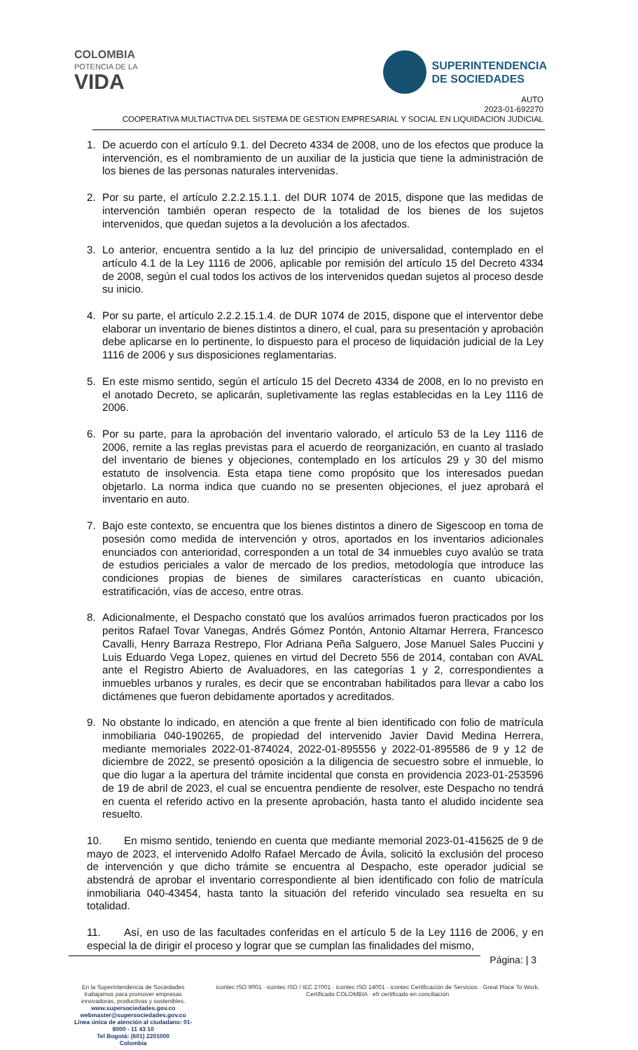COLOMBIA
POTENCIA DE LA
VIDA
SUPERINTENDENCIA
DE SOCIEDADES
AUTO
2023-01-692270
COOPERATIVA MULTIACTIVA DEL SISTEMA DE GESTION EMPRESARIAL Y SOCIAL EN LIQUIDACION JUDICIAL
1. De acuerdo con el artículo 9.1. del Decreto 4334 de 2008, uno de los efectos que produce la intervención, es el nombramiento de un auxiliar de la justicia que tiene la administración de los bienes de las personas naturales intervenidas.
2. Por su parte, el artículo 2.2.2.15.1.1. del DUR 1074 de 2015, dispone que las medidas de intervención también operan respecto de la totalidad de los bienes de los sujetos intervenidos, que quedan sujetos a la devolución a los afectados.
3. Lo anterior, encuentra sentido a la luz del principio de universalidad, contemplado en el artículo 4.1 de la Ley 1116 de 2006, aplicable por remisión del artículo 15 del Decreto 4334 de 2008, según el cual todos los activos de los intervenidos quedan sujetos al proceso desde su inicio.
4. Por su parte, el artículo 2.2.2.15.1.4. de DUR 1074 de 2015, dispone que el interventor debe elaborar un inventario de bienes distintos a dinero, el cual, para su presentación y aprobación debe aplicarse en lo pertinente, lo dispuesto para el proceso de liquidación judicial de la Ley 1116 de 2006 y sus disposiciones reglamentarias.
5. En este mismo sentido, según el artículo 15 del Decreto 4334 de 2008, en lo no previsto en el anotado Decreto, se aplicarán, supletivamente las reglas establecidas en la Ley 1116 de 2006.
6. Por su parte, para la aprobación del inventario valorado, el artículo 53 de la Ley 1116 de 2006, remite a las reglas previstas para el acuerdo de reorganización, en cuanto al traslado del inventario de bienes y objeciones, contemplado en los artículos 29 y 30 del mismo estatuto de insolvencia. Esta etapa tiene como propósito que los interesados puedan objetarlo. La norma indica que cuando no se presenten objeciones, el juez aprobará el inventario en auto.
7. Bajo este contexto, se encuentra que los bienes distintos a dinero de Sigescoop en toma de posesión como medida de intervención y otros, aportados en los inventarios adicionales enunciados con anterioridad, corresponden a un total de 34 inmuebles cuyo avalúo se trata de estudios periciales a valor de mercado de los predios, metodología que introduce las condiciones propias de bienes de similares características en cuanto ubicación, estratificación, vías de acceso, entre otras.
8. Adicionalmente, el Despacho constató que los avalúos arrimados fueron practicados por los peritos Rafael Tovar Vanegas, Andrés Gómez Pontón, Antonio Altamar Herrera, Francesco Cavalli, Henry Barraza Restrepo, Flor Adriana Peña Salguero, Jose Manuel Sales Puccini y Luis Eduardo Vega Lopez, quienes en virtud del Decreto 556 de 2014, contaban con AVAL ante el Registro Abierto de Avaluadores, en las categorías 1 y 2, correspondientes a inmuebles urbanos y rurales, es decir que se encontraban habilitados para llevar a cabo los dictámenes que fueron debidamente aportados y acreditados.
9. No obstante lo indicado, en atención a que frente al bien identificado con folio de matrícula inmobiliaria 040-190265, de propiedad del intervenido Javier David Medina Herrera, mediante memoriales 2022-01-874024, 2022-01-895556 y 2022-01-895586 de 9 y 12 de diciembre de 2022, se presentó oposición a la diligencia de secuestro sobre el inmueble, lo que dio lugar a la apertura del trámite incidental que consta en providencia 2023-01-253596 de 19 de abril de 2023, el cual se encuentra pendiente de resolver, este Despacho no tendrá en cuenta el referido activo en la presente aprobación, hasta tanto el aludido incidente sea resuelto.
10. En mismo sentido, teniendo en cuenta que mediante memorial 2023-01-415625 de 9 de mayo de 2023, el intervenido Adolfo Rafael Mercado de Ávila, solicitó la exclusión del proceso de intervención y que dicho trámite se encuentra al Despacho, este operador judicial se abstendrá de aprobar el inventario correspondiente al bien identificado con folio de matrícula inmobiliaria 040-43454, hasta tanto la situación del referido vinculado sea resuelta en su totalidad.
11. Así, en uso de las facultades conferidas en el artículo 5 de la Ley 1116 de 2006, y en especial la de dirigir el proceso y lograr que se cumplan las finalidades del mismo,
Página: | 3
En la Superintendencia de Sociedades trabajamos para promover empresas innovadoras, productivas y sostenibles.
www.supersociedades.gov.co
webmaster@supersociedades.gov.co
Línea única de atención al ciudadano: 01-8000 - 11 43 10
Tel Bogotá: (601) 2201000
Colombia
icontec ISO 9001 · icontec ISO / IEC 27001 · icontec ISO 14001 · icontec Certificación de Servicios · Great Place To Work. Certificado COLOMBIA · efr certificado en conciliación